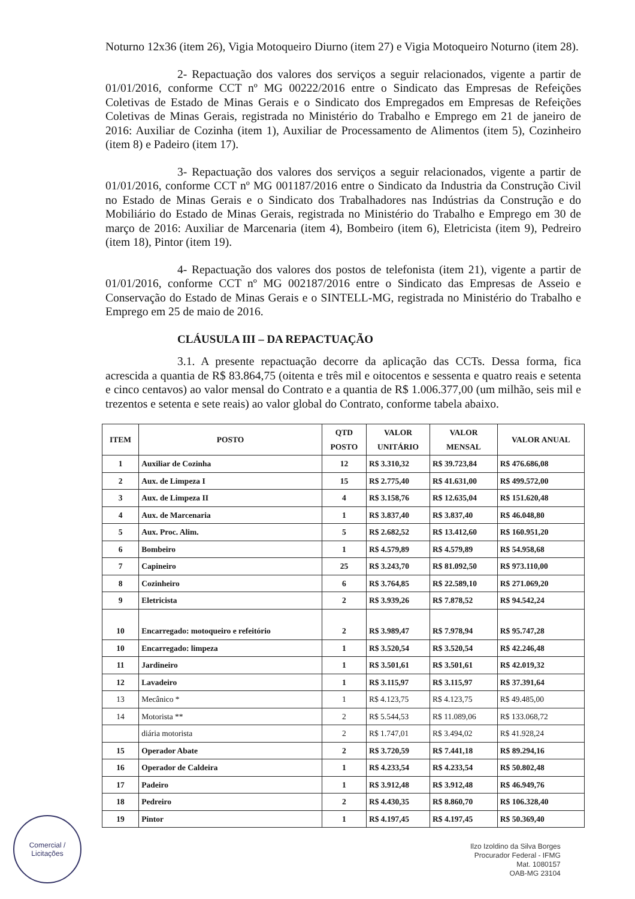Noturno 12x36 (item 26), Vigia Motoqueiro Diurno (item 27) e Vigia Motoqueiro Noturno (item 28).
2- Repactuação dos valores dos serviços a seguir relacionados, vigente a partir de 01/01/2016, conforme CCT nº MG 00222/2016 entre o Sindicato das Empresas de Refeições Coletivas de Estado de Minas Gerais e o Sindicato dos Empregados em Empresas de Refeições Coletivas de Minas Gerais, registrada no Ministério do Trabalho e Emprego em 21 de janeiro de 2016: Auxiliar de Cozinha (item 1), Auxiliar de Processamento de Alimentos (item 5), Cozinheiro (item 8) e Padeiro (item 17).
3- Repactuação dos valores dos serviços a seguir relacionados, vigente a partir de 01/01/2016, conforme CCT nº MG 001187/2016 entre o Sindicato da Industria da Construção Civil no Estado de Minas Gerais e o Sindicato dos Trabalhadores nas Indústrias da Construção e do Mobiliário do Estado de Minas Gerais, registrada no Ministério do Trabalho e Emprego em 30 de março de 2016: Auxiliar de Marcenaria (item 4), Bombeiro (item 6), Eletricista (item 9), Pedreiro (item 18), Pintor (item 19).
4- Repactuação dos valores dos postos de telefonista (item 21), vigente a partir de 01/01/2016, conforme CCT nº MG 002187/2016 entre o Sindicato das Empresas de Asseio e Conservação do Estado de Minas Gerais e o SINTELL-MG, registrada no Ministério do Trabalho e Emprego em 25 de maio de 2016.
CLÁUSULA III – DA REPACTUAÇÃO
3.1. A presente repactuação decorre da aplicação das CCTs. Dessa forma, fica acrescida a quantia de R$ 83.864,75 (oitenta e três mil e oitocentos e sessenta e quatro reais e setenta e cinco centavos) ao valor mensal do Contrato e a quantia de R$ 1.006.377,00 (um milhão, seis mil e trezentos e setenta e sete reais) ao valor global do Contrato, conforme tabela abaixo.
| ITEM | POSTO | QTD POSTO | VALOR UNITÁRIO | VALOR MENSAL | VALOR ANUAL |
| --- | --- | --- | --- | --- | --- |
| 1 | Auxiliar de Cozinha | 12 | R$ 3.310,32 | R$ 39.723,84 | R$ 476.686,08 |
| 2 | Aux. de Limpeza I | 15 | R$ 2.775,40 | R$ 41.631,00 | R$ 499.572,00 |
| 3 | Aux. de Limpeza II | 4 | R$ 3.158,76 | R$ 12.635,04 | R$ 151.620,48 |
| 4 | Aux. de Marcenaria | 1 | R$ 3.837,40 | R$ 3.837,40 | R$ 46.048,80 |
| 5 | Aux. Proc. Alim. | 5 | R$ 2.682,52 | R$ 13.412,60 | R$ 160.951,20 |
| 6 | Bombeiro | 1 | R$ 4.579,89 | R$ 4.579,89 | R$ 54.958,68 |
| 7 | Capineiro | 25 | R$ 3.243,70 | R$ 81.092,50 | R$ 973.110,00 |
| 8 | Cozinheiro | 6 | R$ 3.764,85 | R$ 22.589,10 | R$ 271.069,20 |
| 9 | Eletricista | 2 | R$ 3.939,26 | R$ 7.878,52 | R$ 94.542,24 |
| 10 | Encarregado: motoqueiro e refeitório | 2 | R$ 3.989,47 | R$ 7.978,94 | R$ 95.747,28 |
| 10 | Encarregado: limpeza | 1 | R$ 3.520,54 | R$ 3.520,54 | R$ 42.246,48 |
| 11 | Jardineiro | 1 | R$ 3.501,61 | R$ 3.501,61 | R$ 42.019,32 |
| 12 | Lavadeiro | 1 | R$ 3.115,97 | R$ 3.115,97 | R$ 37.391,64 |
| 13 | Mecânico * | 1 | R$ 4.123,75 | R$ 4.123,75 | R$ 49.485,00 |
| 14 | Motorista ** | 2 | R$ 5.544,53 | R$ 11.089,06 | R$ 133.068,72 |
| | diária motorista | 2 | R$ 1.747,01 | R$ 3.494,02 | R$ 41.928,24 |
| 15 | Operador Abate | 2 | R$ 3.720,59 | R$ 7.441,18 | R$ 89.294,16 |
| 16 | Operador de Caldeira | 1 | R$ 4.233,54 | R$ 4.233,54 | R$ 50.802,48 |
| 17 | Padeiro | 1 | R$ 3.912,48 | R$ 3.912,48 | R$ 46.949,76 |
| 18 | Pedreiro | 2 | R$ 4.430,35 | R$ 8.860,70 | R$ 106.328,40 |
| 19 | Pintor | 1 | R$ 4.197,45 | R$ 4.197,45 | R$ 50.369,40 |
Comercial /
Licitações
Ilzo Izoldino da Silva Borges
Procurador Federal - IFMG
Mat. 1080157
OAB-MG 23104